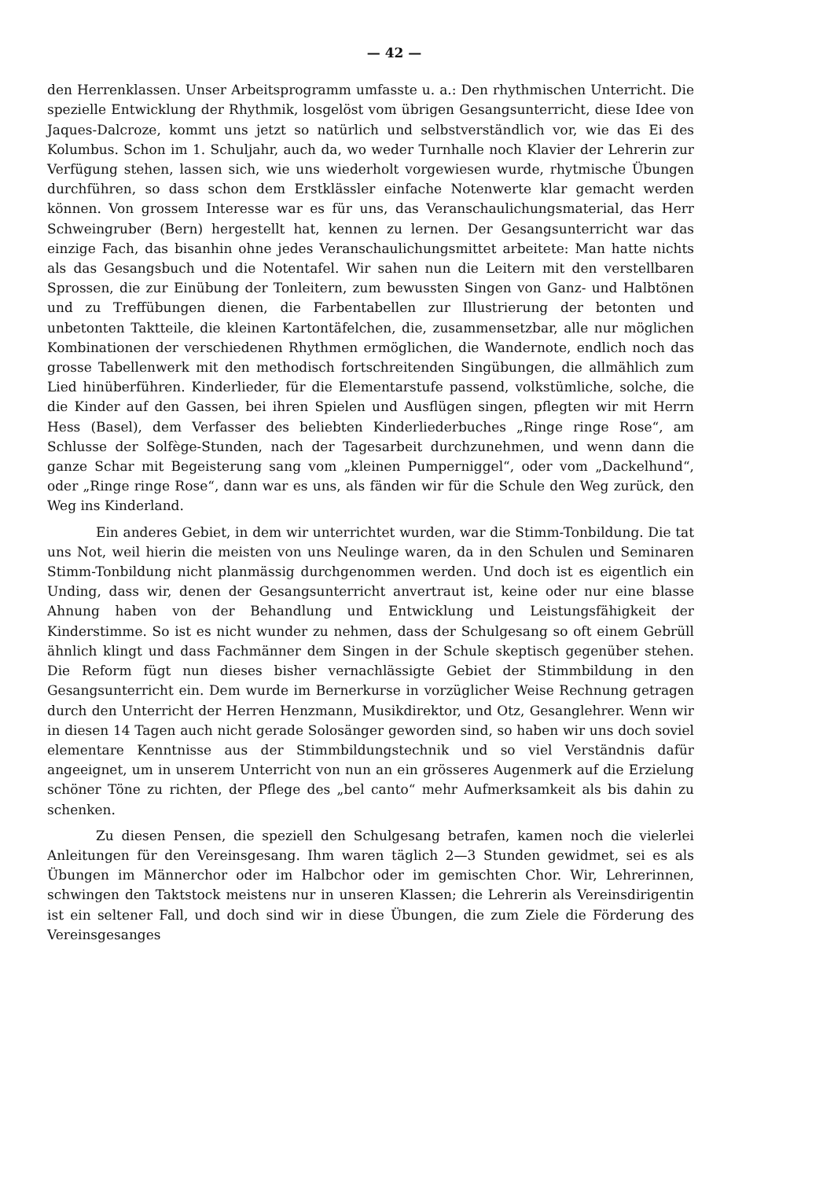— 42 —
den Herrenklassen. Unser Arbeitsprogramm umfasste u. a.: Den rhythmischen Unterricht. Die spezielle Entwicklung der Rhythmik, losgelöst vom übrigen Gesangsunterricht, diese Idee von Jaques-Dalcroze, kommt uns jetzt so natürlich und selbstverständlich vor, wie das Ei des Kolumbus. Schon im 1. Schuljahr, auch da, wo weder Turnhalle noch Klavier der Lehrerin zur Verfügung stehen, lassen sich, wie uns wiederholt vorgewiesen wurde, rhytmische Übungen durchführen, so dass schon dem Erstklässler einfache Notenwerte klar gemacht werden können. Von grossem Interesse war es für uns, das Veranschaulichungsmaterial, das Herr Schweingruber (Bern) hergestellt hat, kennen zu lernen. Der Gesangsunterricht war das einzige Fach, das bisanhin ohne jedes Veranschaulichungsmittet arbeitete: Man hatte nichts als das Gesangsbuch und die Notentafel. Wir sahen nun die Leitern mit den verstellbaren Sprossen, die zur Einübung der Tonleitern, zum bewussten Singen von Ganz- und Halbtönen und zu Treffübungen dienen, die Farbentabellen zur Illustrierung der betonten und unbetonten Taktteile, die kleinen Kartontäfelchen, die, zusammensetzbar, alle nur möglichen Kombinationen der verschiedenen Rhythmen ermöglichen, die Wandernote, endlich noch das grosse Tabellenwerk mit den methodisch fortschreitenden Singübungen, die allmählich zum Lied hinüberführen. Kinderlieder, für die Elementarstufe passend, volkstümliche, solche, die die Kinder auf den Gassen, bei ihren Spielen und Ausflügen singen, pflegten wir mit Herrn Hess (Basel), dem Verfasser des beliebten Kinderliederbuches „Ringe ringe Rose“, am Schlusse der Solfège-Stunden, nach der Tagesarbeit durchzunehmen, und wenn dann die ganze Schar mit Begeisterung sang vom „kleinen Pumperniggel“, oder vom „Dackelhund“, oder „Ringe ringe Rose“, dann war es uns, als fänden wir für die Schule den Weg zurück, den Weg ins Kinderland.
Ein anderes Gebiet, in dem wir unterrichtet wurden, war die Stimm-Tonbildung. Die tat uns Not, weil hierin die meisten von uns Neulinge waren, da in den Schulen und Seminaren Stimm-Tonbildung nicht planmässig durchgenommen werden. Und doch ist es eigentlich ein Unding, dass wir, denen der Gesangsunterricht anvertraut ist, keine oder nur eine blasse Ahnung haben von der Behandlung und Entwicklung und Leistungsfähigkeit der Kinderstimme. So ist es nicht wunder zu nehmen, dass der Schulgesang so oft einem Gebrüll ähnlich klingt und dass Fachmänner dem Singen in der Schule skeptisch gegenüber stehen. Die Reform fügt nun dieses bisher vernachlässigte Gebiet der Stimmbildung in den Gesangsunterricht ein. Dem wurde im Bernerkurse in vorzüglicher Weise Rechnung getragen durch den Unterricht der Herren Henzmann, Musikdirektor, und Otz, Gesanglehrer. Wenn wir in diesen 14 Tagen auch nicht gerade Solosänger geworden sind, so haben wir uns doch soviel elementare Kenntnisse aus der Stimmbildungstechnik und so viel Verständnis dafür angeeignet, um in unserem Unterricht von nun an ein grösseres Augenmerk auf die Erzielung schöner Töne zu richten, der Pflege des „bel canto“ mehr Aufmerksamkeit als bis dahin zu schenken.
Zu diesen Pensen, die speziell den Schulgesang betrafen, kamen noch die vielerlei Anleitungen für den Vereinsgesang. Ihm waren täglich 2—3 Stunden gewidmet, sei es als Übungen im Männerchor oder im Halbchor oder im gemischten Chor. Wir, Lehrerinnen, schwingen den Taktstock meistens nur in unseren Klassen; die Lehrerin als Vereinsdirigentin ist ein seltener Fall, und doch sind wir in diese Übungen, die zum Ziele die Förderung des Vereinsgesanges